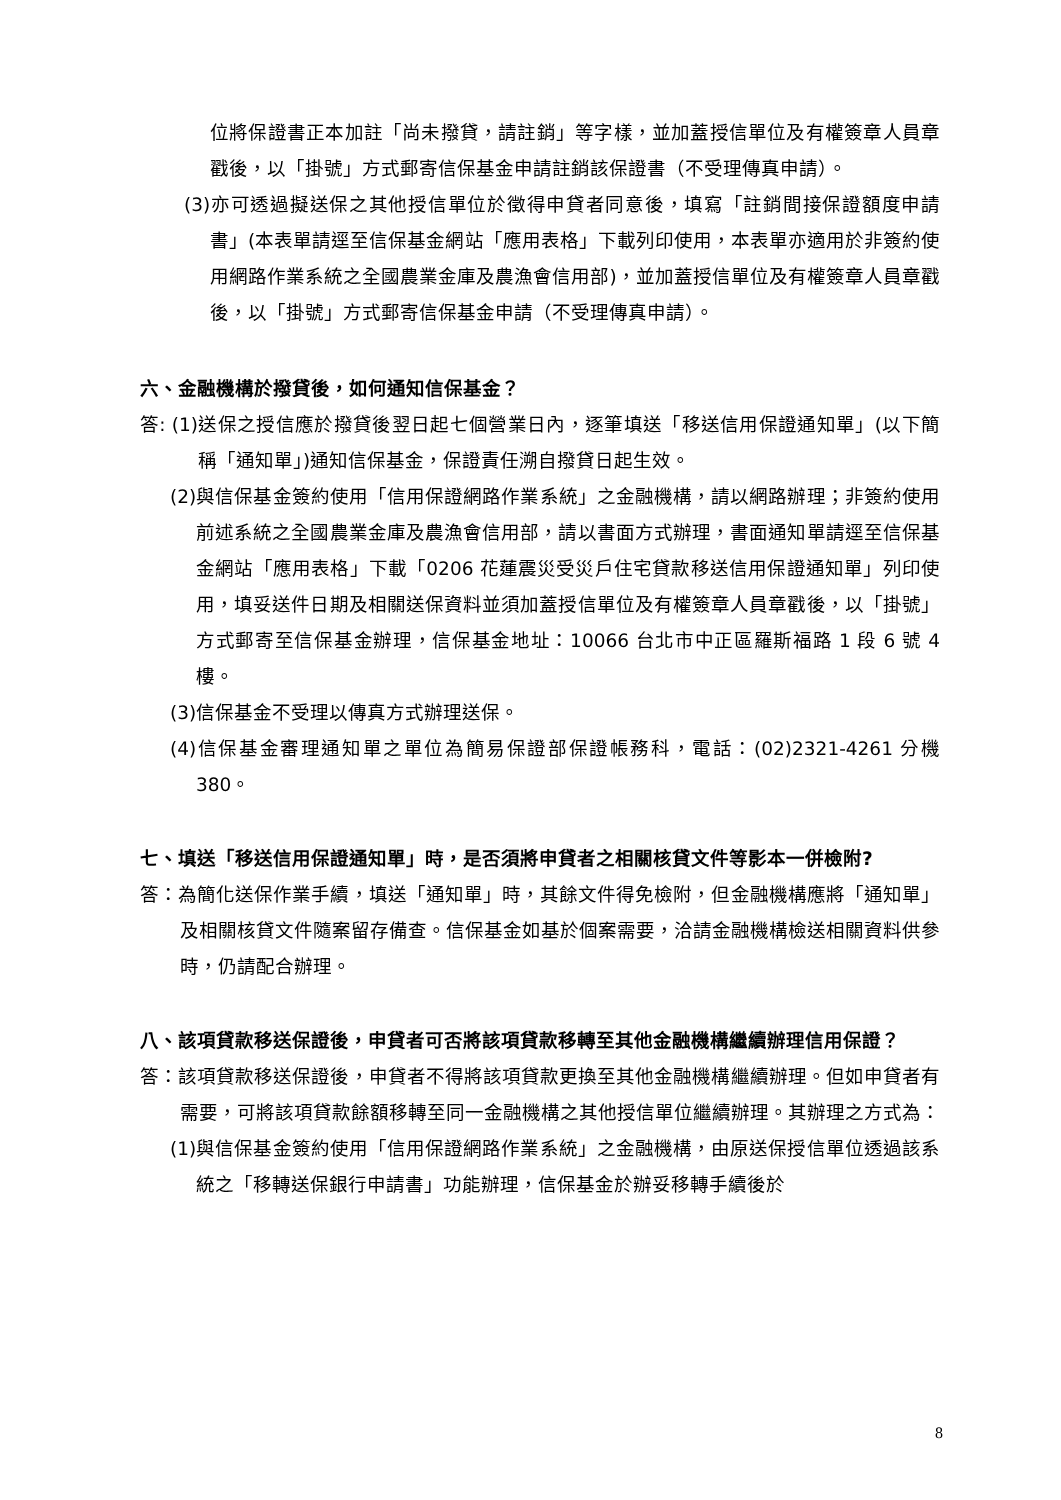位將保證書正本加註「尚未撥貸，請註銷」等字樣，並加蓋授信單位及有權簽章人員章戳後，以「掛號」方式郵寄信保基金申請註銷該保證書（不受理傳真申請）。
(3)亦可透過擬送保之其他授信單位於徵得申貸者同意後，填寫「註銷間接保證額度申請書」(本表單請逕至信保基金網站「應用表格」下載列印使用，本表單亦適用於非簽約使用網路作業系統之全國農業金庫及農漁會信用部)，並加蓋授信單位及有權簽章人員章戳後，以「掛號」方式郵寄信保基金申請（不受理傳真申請）。
六、金融機構於撥貸後，如何通知信保基金？
答: (1)送保之授信應於撥貸後翌日起七個營業日內，逐筆填送「移送信用保證通知單」(以下簡稱「通知單」)通知信保基金，保證責任溯自撥貸日起生效。
(2)與信保基金簽約使用「信用保證網路作業系統」之金融機構，請以網路辦理；非簽約使用前述系統之全國農業金庫及農漁會信用部，請以書面方式辦理，書面通知單請逕至信保基金網站「應用表格」下載「0206 花蓮震災受災戶住宅貸款移送信用保證通知單」列印使用，填妥送件日期及相關送保資料並須加蓋授信單位及有權簽章人員章戳後，以「掛號」方式郵寄至信保基金辦理，信保基金地址：10066 台北市中正區羅斯福路 1 段 6 號 4 樓。
(3)信保基金不受理以傳真方式辦理送保。
(4)信保基金審理通知單之單位為簡易保證部保證帳務科，電話：(02)2321-4261 分機 380。
七、填送「移送信用保證通知單」時，是否須將申貸者之相關核貸文件等影本一併檢附?
答：為簡化送保作業手續，填送「通知單」時，其餘文件得免檢附，但金融機構應將「通知單」及相關核貸文件隨案留存備查。信保基金如基於個案需要，洽請金融機構檢送相關資料供參時，仍請配合辦理。
八、該項貸款移送保證後，申貸者可否將該項貸款移轉至其他金融機構繼續辦理信用保證？
答：該項貸款移送保證後，申貸者不得將該項貸款更換至其他金融機構繼續辦理。但如申貸者有需要，可將該項貸款餘額移轉至同一金融機構之其他授信單位繼續辦理。其辦理之方式為：
(1)與信保基金簽約使用「信用保證網路作業系統」之金融機構，由原送保授信單位透過該系統之「移轉送保銀行申請書」功能辦理，信保基金於辦妥移轉手續後於
8